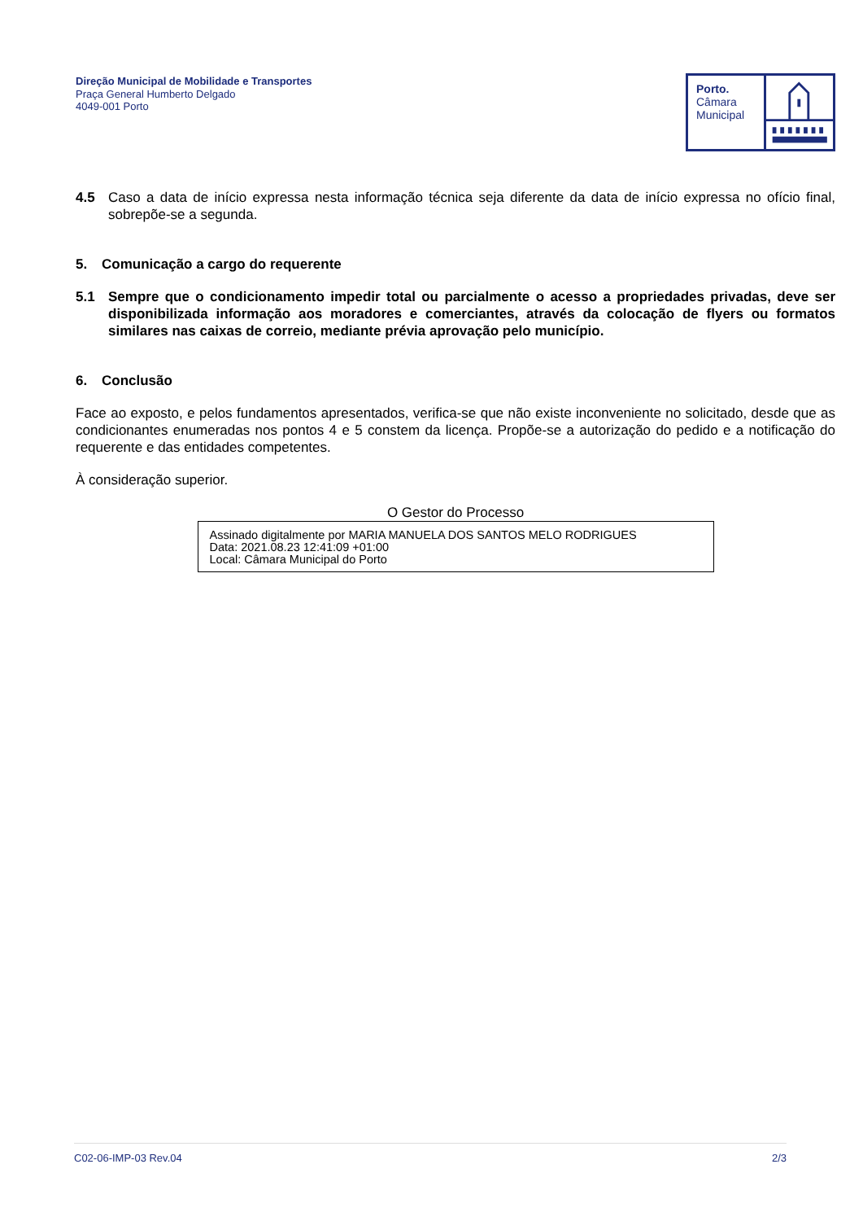Direção Municipal de Mobilidade e Transportes
Praça General Humberto Delgado
4049-001 Porto
Porto.
Câmara
Municipal
4.5 Caso a data de início expressa nesta informação técnica seja diferente da data de início expressa no ofício final, sobrepõe-se a segunda.
5. Comunicação a cargo do requerente
5.1 Sempre que o condicionamento impedir total ou parcialmente o acesso a propriedades privadas, deve ser disponibilizada informação aos moradores e comerciantes, através da colocação de flyers ou formatos similares nas caixas de correio, mediante prévia aprovação pelo município.
6. Conclusão
Face ao exposto, e pelos fundamentos apresentados, verifica-se que não existe inconveniente no solicitado, desde que as condicionantes enumeradas nos pontos 4 e 5 constem da licença. Propõe-se a autorização do pedido e a notificação do requerente e das entidades competentes.
À consideração superior.
O Gestor do Processo
Assinado digitalmente por MARIA MANUELA DOS SANTOS MELO RODRIGUES
Data: 2021.08.23 12:41:09 +01:00
Local: Câmara Municipal do Porto
C02-06-IMP-03 Rev.04 2/3